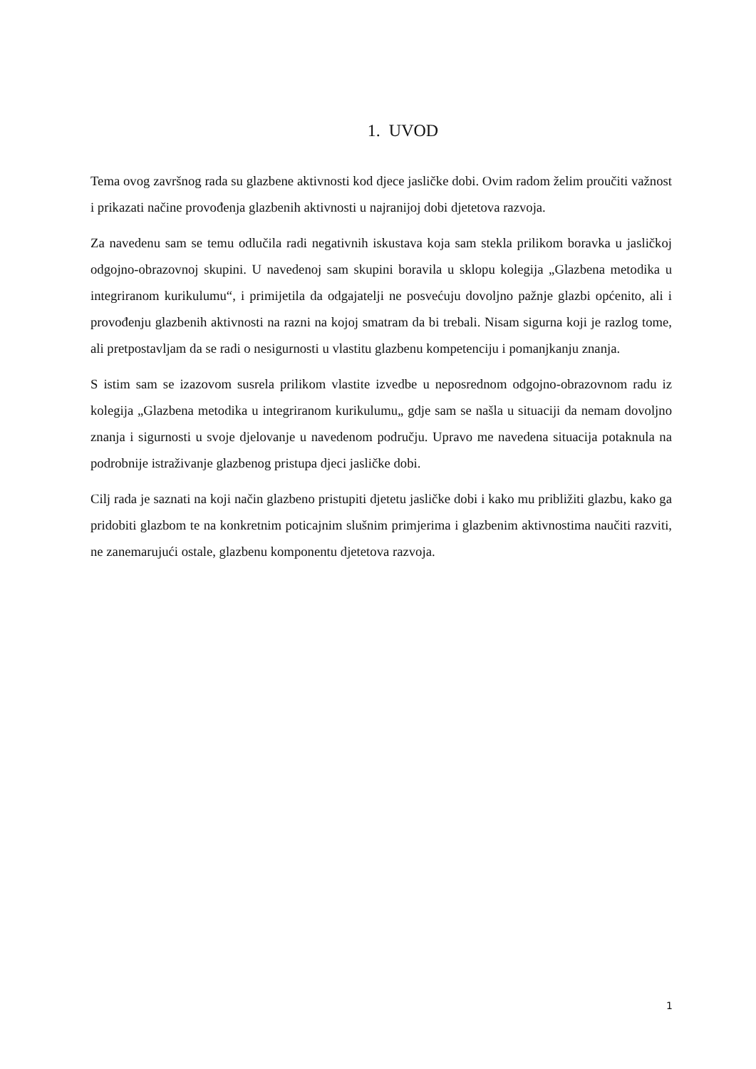1. UVOD
Tema ovog završnog rada su glazbene aktivnosti kod djece jasličke dobi. Ovim radom želim proučiti važnost i prikazati načine provođenja glazbenih aktivnosti u najranijoj dobi djetetova razvoja.
Za navedenu sam se temu odlučila radi negativnih iskustava koja sam stekla prilikom boravka u jasličkoj odgojno-obrazovnoj skupini. U navedenoj sam skupini boravila u sklopu kolegija „Glazbena metodika u integriranom kurikulumu“, i primijetila da odgajatelji ne posvećuju dovoljno pažnje glazbi općenito, ali i provođenju glazbenih aktivnosti na razni na kojoj smatram da bi trebali. Nisam sigurna koji je razlog tome, ali pretpostavljam da se radi o nesigurnosti u vlastitu glazbenu kompetenciju i pomanjkanju znanja.
S istim sam se izazovom susrela prilikom vlastite izvedbe u neposrednom odgojno-obrazovnom radu iz kolegija „Glazbena metodika u integriranom kurikulumu„ gdje sam se našla u situaciji da nemam dovoljno znanja i sigurnosti u svoje djelovanje u navedenom području. Upravo me navedena situacija potaknula na podrobnije istraživanje glazbenog pristupa djeci jasličke dobi.
Cilj rada je saznati na koji način glazbeno pristupiti djetetu jasličke dobi i kako mu približiti glazbu, kako ga pridobiti glazbom te na konkretnim poticajnim slušnim primjerima i glazbenim aktivnostima naučiti razviti, ne zanemarujući ostale, glazbenu komponentu djetetova razvoja.
1